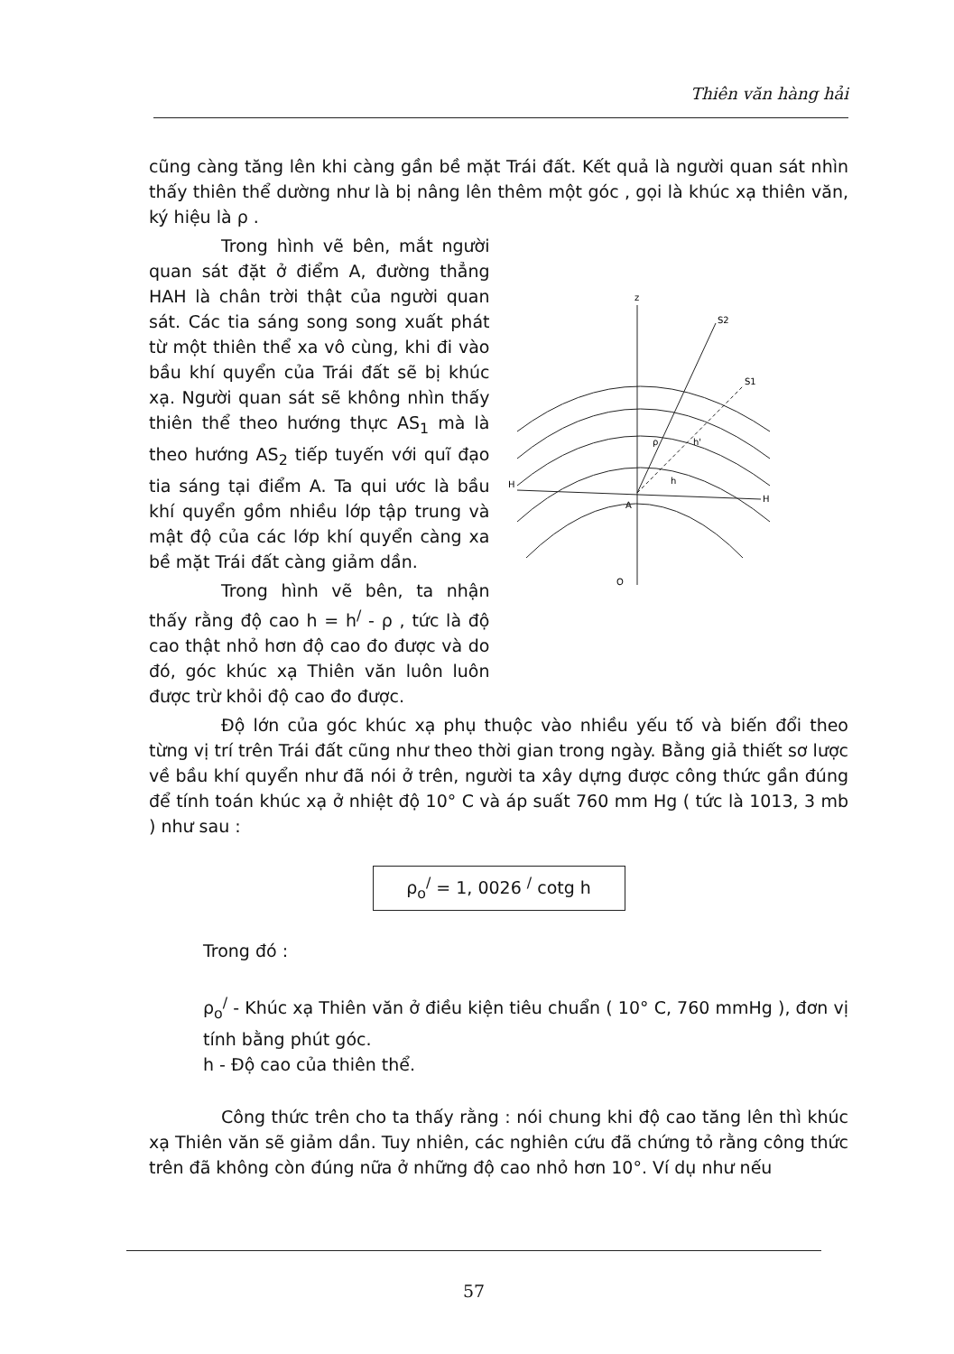Thiên văn hàng hải
cũng càng tăng lên khi càng gần bề mặt Trái đất. Kết quả là người quan sát nhìn thấy thiên thể dường như là bị nâng lên thêm một góc , gọi là khúc xạ thiên văn, ký hiệu là ρ .
Trong hình vẽ bên, mắt người quan sát đặt ở điểm A, đường thẳng HAH là chân trời thật của người quan sát. Các tia sáng song song xuất phát từ một thiên thể xa vô cùng, khi đi vào bầu khí quyển của Trái đất sẽ bị khúc xạ. Người quan sát sẽ không nhìn thấy thiên thể theo hướng thực AS<sub>1</sub> mà là theo hướng AS<sub>2</sub> tiếp tuyến với quĩ đạo tia sáng tại điểm A. Ta qui ước là bầu khí quyển gồm nhiều lớp tập trung và mật độ của các lớp khí quyển càng xa bề mặt Trái đất càng giảm dần.
Trong hình vẽ bên, ta nhận thấy rằng độ cao h = h<sup>/</sup> - ρ , tức là độ cao thật nhỏ hơn độ cao đo được và do đó, góc khúc xạ Thiên văn luôn luôn được trừ khỏi độ cao đo được.
z
H
H
A
S2
S1
h'
h
ρ
O
Độ lớn của góc khúc xạ phụ thuộc vào nhiều yếu tố và biến đổi theo từng vị trí trên Trái đất cũng như theo thời gian trong ngày. Bằng giả thiết sơ lược về bầu khí quyển như đã nói ở trên, người ta xây dựng được công thức gần đúng để tính toán khúc xạ ở nhiệt độ 10° C và áp suất 760 mm Hg ( tức là 1013, 3 mb ) như sau :
ρ<sub>o</sub><sup>/</sup> = 1, 0026 <sup>/</sup> cotg h
Trong đó :
ρ<sub>o</sub><sup>/</sup> - Khúc xạ Thiên văn ở điều kiện tiêu chuẩn ( 10° C, 760 mmHg ), đơn vị tính bằng phút góc.
h - Độ cao của thiên thể.
Công thức trên cho ta thấy rằng : nói chung khi độ cao tăng lên thì khúc xạ Thiên văn sẽ giảm dần. Tuy nhiên, các nghiên cứu đã chứng tỏ rằng công thức trên đã không còn đúng nữa ở những độ cao nhỏ hơn 10°. Ví dụ như nếu
57